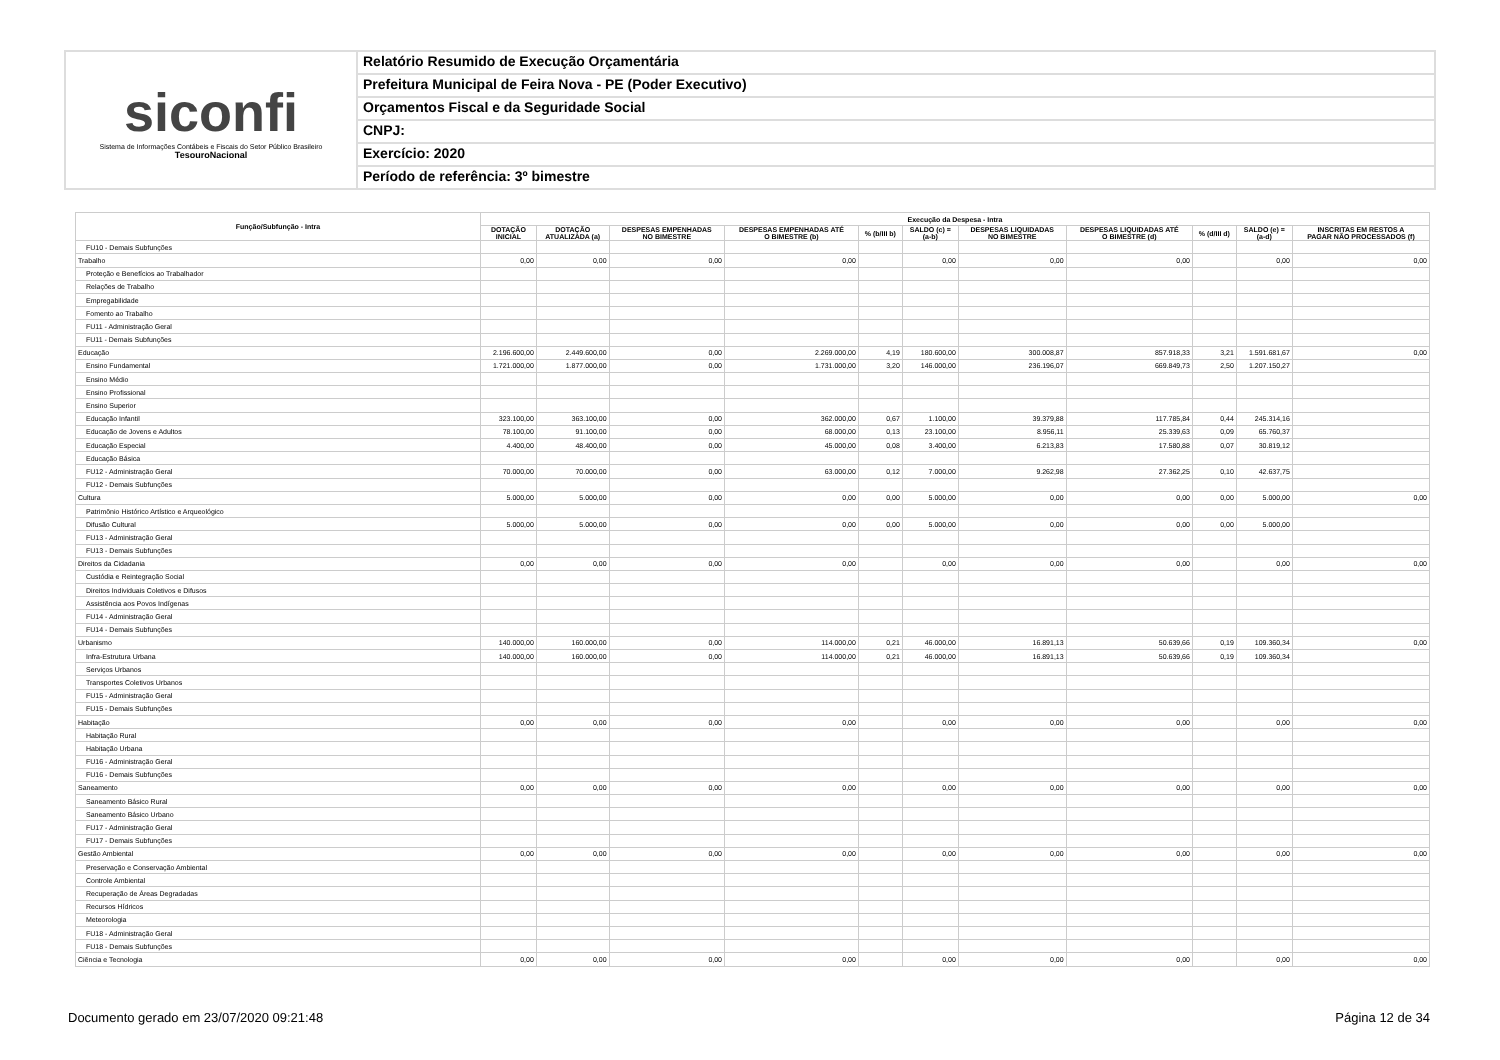siconfi
Sistema de Informações Contábeis e Fiscais do Setor Público Brasileiro
TesouroNacional
Relatório Resumido de Execução Orçamentária
Prefeitura Municipal de Feira Nova - PE (Poder Executivo)
Orçamentos Fiscal e da Seguridade Social
CNPJ:
Exercício: 2020
Período de referência: 3º bimestre
| Função/Subfunção - Intra | Execução da Despesa - Intra | | | | | | | | | | |
| --- | --- | --- | --- | --- | --- | --- | --- | --- | --- | --- | --- |
| | DOTAÇÃO INICIAL | DOTAÇÃO ATUALIZADA (a) | DESPESAS EMPENHADAS NO BIMESTRE | DESPESAS EMPENHADAS ATÉ O BIMESTRE (b) | % (b/III b) | SALDO (c) = (a-b) | DESPESAS LIQUIDADAS NO BIMESTRE | DESPESAS LIQUIDADAS ATÉ O BIMESTRE (d) | % (d/III d) | SALDO (e) = (a-d) | INSCRITAS EM RESTOS A PAGAR NÃO PROCESSADOS (f) |
| FU10 - Demais Subfunções | | | | | | | | | | | |
| Trabalho | 0,00 | 0,00 | 0,00 | 0,00 | | 0,00 | 0,00 | 0,00 | | 0,00 | 0,00 |
| Proteção e Benefícios ao Trabalhador | | | | | | | | | | | |
| Relações de Trabalho | | | | | | | | | | | |
| Empregabilidade | | | | | | | | | | | |
| Fomento ao Trabalho | | | | | | | | | | | |
| FU11 - Administração Geral | | | | | | | | | | | |
| FU11 - Demais Subfunções | | | | | | | | | | | |
| Educação | 2.196.600,00 | 2.449.600,00 | 0,00 | 2.269.000,00 | 4,19 | 180.600,00 | 300.008,87 | 857.918,33 | 3,21 | 1.591.681,67 | 0,00 |
| Ensino Fundamental | 1.721.000,00 | 1.877.000,00 | 0,00 | 1.731.000,00 | 3,20 | 146.000,00 | 236.196,07 | 669.849,73 | 2,50 | 1.207.150,27 | |
| Ensino Médio | | | | | | | | | | | |
| Ensino Profissional | | | | | | | | | | | |
| Ensino Superior | | | | | | | | | | | |
| Educação Infantil | 323.100,00 | 363.100,00 | 0,00 | 362.000,00 | 0,67 | 1.100,00 | 39.379,88 | 117.785,84 | 0,44 | 245.314,16 | |
| Educação de Jovens e Adultos | 78.100,00 | 91.100,00 | 0,00 | 68.000,00 | 0,13 | 23.100,00 | 8.956,11 | 25.339,63 | 0,09 | 65.760,37 | |
| Educação Especial | 4.400,00 | 48.400,00 | 0,00 | 45.000,00 | 0,08 | 3.400,00 | 6.213,83 | 17.580,88 | 0,07 | 30.819,12 | |
| Educação Básica | | | | | | | | | | | |
| FU12 - Administração Geral | 70.000,00 | 70.000,00 | 0,00 | 63.000,00 | 0,12 | 7.000,00 | 9.262,98 | 27.362,25 | 0,10 | 42.637,75 | |
| FU12 - Demais Subfunções | | | | | | | | | | | |
| Cultura | 5.000,00 | 5.000,00 | 0,00 | 0,00 | 0,00 | 5.000,00 | 0,00 | 0,00 | 0,00 | 5.000,00 | 0,00 |
| Patrimônio Histórico Artístico e Arqueológico | | | | | | | | | | | |
| Difusão Cultural | 5.000,00 | 5.000,00 | 0,00 | 0,00 | 0,00 | 5.000,00 | 0,00 | 0,00 | 0,00 | 5.000,00 | |
| FU13 - Administração Geral | | | | | | | | | | | |
| FU13 - Demais Subfunções | | | | | | | | | | | |
| Direitos da Cidadania | 0,00 | 0,00 | 0,00 | 0,00 | | 0,00 | 0,00 | 0,00 | | 0,00 | 0,00 |
| Custódia e Reintegração Social | | | | | | | | | | | |
| Direitos Individuais Coletivos e Difusos | | | | | | | | | | | |
| Assistência aos Povos Indígenas | | | | | | | | | | | |
| FU14 - Administração Geral | | | | | | | | | | | |
| FU14 - Demais Subfunções | | | | | | | | | | | |
| Urbanismo | 140.000,00 | 160.000,00 | 0,00 | 114.000,00 | 0,21 | 46.000,00 | 16.891,13 | 50.639,66 | 0,19 | 109.360,34 | 0,00 |
| Infra-Estrutura Urbana | 140.000,00 | 160.000,00 | 0,00 | 114.000,00 | 0,21 | 46.000,00 | 16.891,13 | 50.639,66 | 0,19 | 109.360,34 | |
| Serviços Urbanos | | | | | | | | | | | |
| Transportes Coletivos Urbanos | | | | | | | | | | | |
| FU15 - Administração Geral | | | | | | | | | | | |
| FU15 - Demais Subfunções | | | | | | | | | | | |
| Habitação | 0,00 | 0,00 | 0,00 | 0,00 | | 0,00 | 0,00 | 0,00 | | 0,00 | 0,00 |
| Habitação Rural | | | | | | | | | | | |
| Habitação Urbana | | | | | | | | | | | |
| FU16 - Administração Geral | | | | | | | | | | | |
| FU16 - Demais Subfunções | | | | | | | | | | | |
| Saneamento | 0,00 | 0,00 | 0,00 | 0,00 | | 0,00 | 0,00 | 0,00 | | 0,00 | 0,00 |
| Saneamento Básico Rural | | | | | | | | | | | |
| Saneamento Básico Urbano | | | | | | | | | | | |
| FU17 - Administração Geral | | | | | | | | | | | |
| FU17 - Demais Subfunções | | | | | | | | | | | |
| Gestão Ambiental | 0,00 | 0,00 | 0,00 | 0,00 | | 0,00 | 0,00 | 0,00 | | 0,00 | 0,00 |
| Preservação e Conservação Ambiental | | | | | | | | | | | |
| Controle Ambiental | | | | | | | | | | | |
| Recuperação de Áreas Degradadas | | | | | | | | | | | |
| Recursos Hídricos | | | | | | | | | | | |
| Meteorologia | | | | | | | | | | | |
| FU18 - Administração Geral | | | | | | | | | | | |
| FU18 - Demais Subfunções | | | | | | | | | | | |
| Ciência e Tecnologia | 0,00 | 0,00 | 0,00 | 0,00 | | 0,00 | 0,00 | 0,00 | | 0,00 | 0,00 |
Documento gerado em 23/07/2020 09:21:48 Página 12 de 34